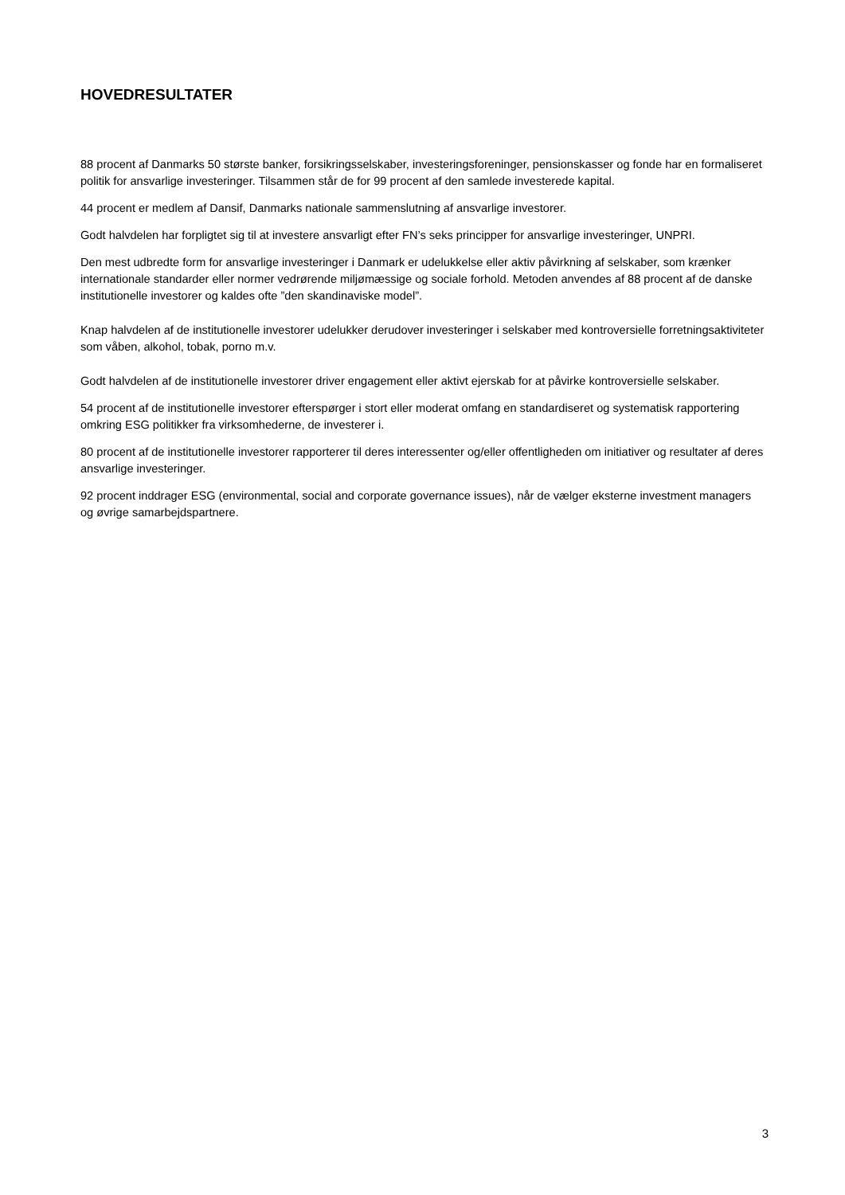HOVEDRESULTATER
88 procent af Danmarks 50 største banker, forsikringsselskaber, investeringsforeninger, pensionskasser og fonde har en formaliseret politik for ansvarlige investeringer. Tilsammen står de for 99 procent af den samlede investerede kapital.
44 procent er medlem af Dansif, Danmarks nationale sammenslutning af ansvarlige investorer.
Godt halvdelen har forpligtet sig til at investere ansvarligt efter FN’s seks principper for ansvarlige investeringer, UNPRI.
Den mest udbredte form for ansvarlige investeringer i Danmark er udelukkelse eller aktiv påvirkning af selskaber, som krænker internationale standarder eller normer vedrørende miljømæssige og sociale forhold. Metoden anvendes af 88 procent af de danske institutionelle investorer og kaldes ofte ”den skandinaviske model”.
Knap halvdelen af de institutionelle investorer udelukker derudover investeringer i selskaber med kontroversielle forretningsaktiviteter som våben, alkohol, tobak, porno m.v.
Godt halvdelen af de institutionelle investorer driver engagement eller aktivt ejerskab for at påvirke kontroversielle selskaber.
54 procent af de institutionelle investorer efterspørger i stort eller moderat omfang en standardiseret og systematisk rapportering omkring ESG politikker fra virksomhederne, de investerer i.
80 procent af de institutionelle investorer rapporterer til deres interessenter og/eller offentligheden om initiativer og resultater af deres ansvarlige investeringer.
92 procent inddrager ESG (environmental, social and corporate governance issues), når de vælger eksterne investment managers og øvrige samarbejdspartnere.
3